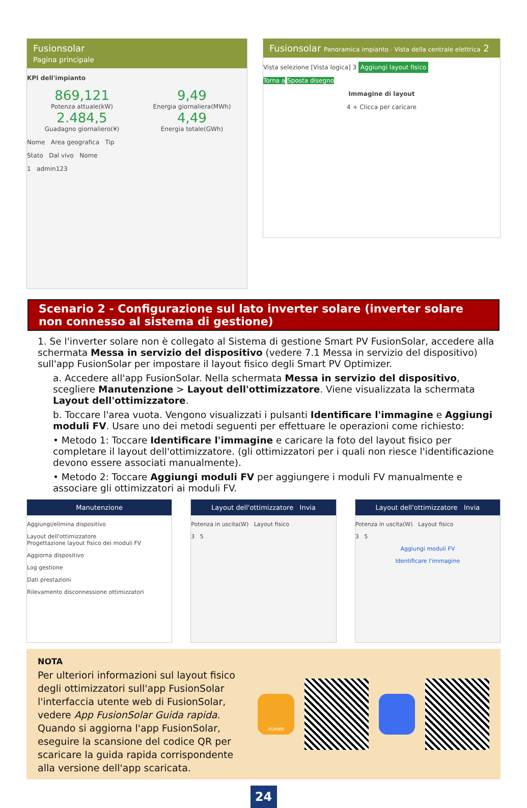Fusionsolar
Pagina principale
KPI dell'impianto
869,121
Potenza attuale(kW)
9,49
Energia giornaliera(MWh)
2.484,5
Guadagno giornaliero(¥)
4,49
Energia totale(GWh)
Nome Area geografica Tip
Stato Dal vivo Nome
1 admin123
Fusionsolar Panoramica impianto · Vista della centrale elettrica 2
Vista selezione [Vista logica] 3 Aggiungi layout fisico
Torna a Sposta disegno
Immagine di layout
4 + Clicca per caricare
Scenario 2 - Configurazione sul lato inverter solare (inverter solare non connesso al sistema di gestione)
1. Se l'inverter solare non è collegato al Sistema di gestione Smart PV FusionSolar, accedere alla schermata Messa in servizio del dispositivo (vedere 7.1 Messa in servizio del dispositivo) sull'app FusionSolar per impostare il layout fisico degli Smart PV Optimizer.
a. Accedere all'app FusionSolar. Nella schermata Messa in servizio del dispositivo, scegliere Manutenzione > Layout dell'ottimizzatore. Viene visualizzata la schermata Layout dell'ottimizzatore.
b. Toccare l'area vuota. Vengono visualizzati i pulsanti Identificare l'immagine e Aggiungi moduli FV. Usare uno dei metodi seguenti per effettuare le operazioni come richiesto:
• Metodo 1: Toccare Identificare l'immagine e caricare la foto del layout fisico per completare il layout dell'ottimizzatore. (gli ottimizzatori per i quali non riesce l'identificazione devono essere associati manualmente).
• Metodo 2: Toccare Aggiungi moduli FV per aggiungere i moduli FV manualmente e associare gli ottimizzatori ai moduli FV.
Manutenzione
Aggiungi/elimina dispositivo
Layout dell'ottimizzatore
Progettazione layout fisico dei moduli FV
Aggiorna dispositivo
Log gestione
Dati prestazioni
Rilevamento disconnessione ottimizzatori
Layout dell'ottimizzatore Invia
Potenza in uscita(W) Layout fisico
3 5
Layout dell'ottimizzatore Invia
Potenza in uscita(W) Layout fisico
3 5
Aggiungi moduli FV
Identificare l'immagine
NOTA
Per ulteriori informazioni sul layout fisico degli ottimizzatori sull'app FusionSolar l'interfaccia utente web di FusionSolar, vedere App FusionSolar Guida rapida. Quando si aggiorna l'app FusionSolar, eseguire la scansione del codice QR per scaricare la guida rapida corrispondente alla versione dell'app scaricata.
HUAWEI
24